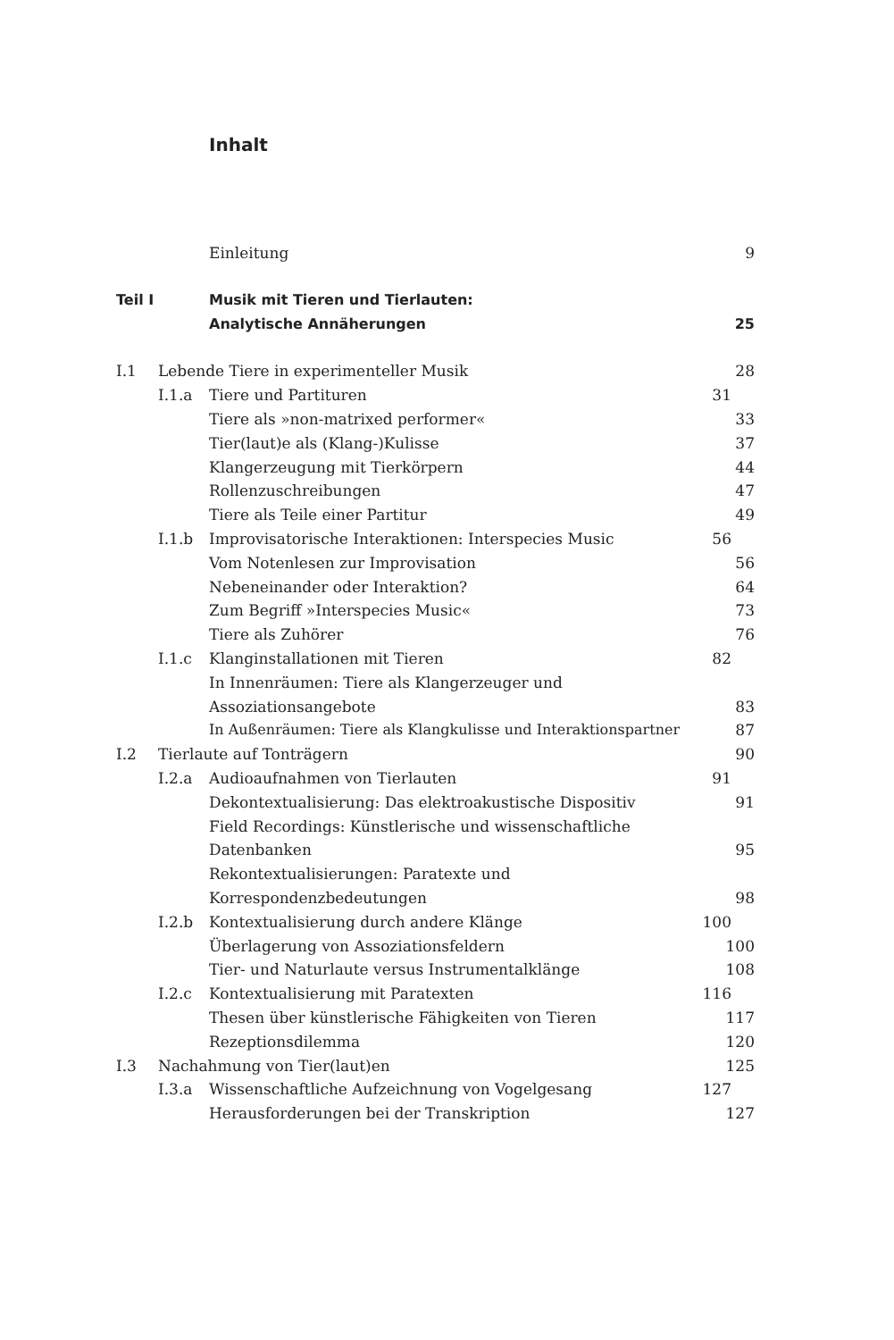Inhalt
Einleitung 9
Teil I Musik mit Tieren und Tierlauten:
Analytische Annäherungen 25
I.1 Lebende Tiere in experimenteller Musik 28
I.1.a Tiere und Partituren 31
Tiere als »non-matrixed performer« 33
Tier(laut)e als (Klang-)Kulisse 37
Klangerzeugung mit Tierkörpern 44
Rollenzuschreibungen 47
Tiere als Teile einer Partitur 49
I.1.b Improvisatorische Interaktionen: Interspecies Music 56
Vom Notenlesen zur Improvisation 56
Nebeneinander oder Interaktion? 64
Zum Begriff »Interspecies Music« 73
Tiere als Zuhörer 76
I.1.c Klanginstallationen mit Tieren 82
In Innenräumen: Tiere als Klangerzeuger und
Assoziationsangebote
83
In Außenräumen: Tiere als Klangkulisse und Interaktionspartner 87
I.2 Tierlaute auf Tonträgern 90
I.2.a Audioaufnahmen von Tierlauten 91
Dekontextualisierung: Das elektroakustische Dispositiv 91
Field Recordings: Künstlerische und wissenschaftliche
Datenbanken
95
Rekontextualisierungen: Paratexte und
Korrespondenzbedeutungen
98
I.2.b Kontextualisierung durch andere Klänge 100
Überlagerung von Assoziationsfeldern 100
Tier- und Naturlaute versus Instrumentalklänge 108
I.2.c Kontextualisierung mit Paratexten 116
Thesen über künstlerische Fähigkeiten von Tieren 117
Rezeptionsdilemma 120
I.3 Nachahmung von Tier(laut)en 125
I.3.a Wissenschaftliche Aufzeichnung von Vogelgesang 127
Herausforderungen bei der Transkription 127